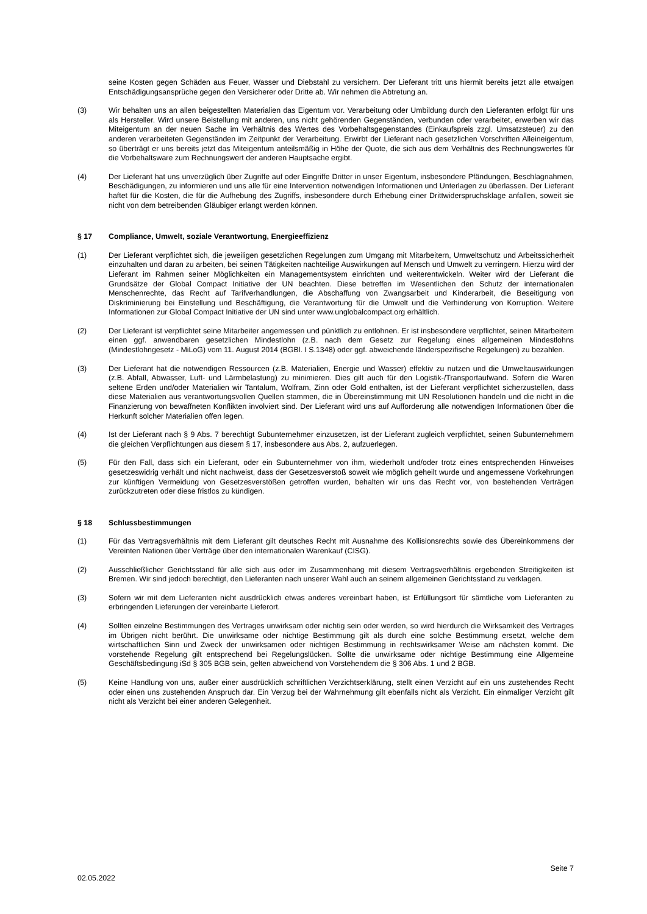seine Kosten gegen Schäden aus Feuer, Wasser und Diebstahl zu versichern. Der Lieferant tritt uns hiermit bereits jetzt alle etwaigen Entschädigungsansprüche gegen den Versicherer oder Dritte ab. Wir nehmen die Abtretung an.
(3) Wir behalten uns an allen beigestellten Materialien das Eigentum vor. Verarbeitung oder Umbildung durch den Lieferanten erfolgt für uns als Hersteller. Wird unsere Beistellung mit anderen, uns nicht gehörenden Gegenständen, verbunden oder verarbeitet, erwerben wir das Miteigentum an der neuen Sache im Verhältnis des Wertes des Vorbehaltsgegenstandes (Einkaufspreis zzgl. Umsatzsteuer) zu den anderen verarbeiteten Gegenständen im Zeitpunkt der Verarbeitung. Erwirbt der Lieferant nach gesetzlichen Vorschriften Alleineigentum, so überträgt er uns bereits jetzt das Miteigentum anteilsmäßig in Höhe der Quote, die sich aus dem Verhältnis des Rechnungswertes für die Vorbehaltsware zum Rechnungswert der anderen Hauptsache ergibt.
(4) Der Lieferant hat uns unverzüglich über Zugriffe auf oder Eingriffe Dritter in unser Eigentum, insbesondere Pfändungen, Beschlagnahmen, Beschädigungen, zu informieren und uns alle für eine Intervention notwendigen Informationen und Unterlagen zu überlassen. Der Lieferant haftet für die Kosten, die für die Aufhebung des Zugriffs, insbesondere durch Erhebung einer Drittwiderspruchsklage anfallen, soweit sie nicht von dem betreibenden Gläubiger erlangt werden können.
§ 17 Compliance, Umwelt, soziale Verantwortung, Energieeffizienz
(1) Der Lieferant verpflichtet sich, die jeweiligen gesetzlichen Regelungen zum Umgang mit Mitarbeitern, Umweltschutz und Arbeitssicherheit einzuhalten und daran zu arbeiten, bei seinen Tätigkeiten nachteilige Auswirkungen auf Mensch und Umwelt zu verringern. Hierzu wird der Lieferant im Rahmen seiner Möglichkeiten ein Managementsystem einrichten und weiterentwickeln. Weiter wird der Lieferant die Grundsätze der Global Compact Initiative der UN beachten. Diese betreffen im Wesentlichen den Schutz der internationalen Menschenrechte, das Recht auf Tarifverhandlungen, die Abschaffung von Zwangsarbeit und Kinderarbeit, die Beseitigung von Diskriminierung bei Einstellung und Beschäftigung, die Verantwortung für die Umwelt und die Verhinderung von Korruption. Weitere Informationen zur Global Compact Initiative der UN sind unter www.unglobalcompact.org erhältlich.
(2) Der Lieferant ist verpflichtet seine Mitarbeiter angemessen und pünktlich zu entlohnen. Er ist insbesondere verpflichtet, seinen Mitarbeitern einen ggf. anwendbaren gesetzlichen Mindestlohn (z.B. nach dem Gesetz zur Regelung eines allgemeinen Mindestlohns (Mindestlohngesetz - MiLoG) vom 11. August 2014 (BGBl. I S.1348) oder ggf. abweichende länderspezifische Regelungen) zu bezahlen.
(3) Der Lieferant hat die notwendigen Ressourcen (z.B. Materialien, Energie und Wasser) effektiv zu nutzen und die Umweltauswirkungen (z.B. Abfall, Abwasser, Luft- und Lärmbelastung) zu minimieren. Dies gilt auch für den Logistik-/Transportaufwand. Sofern die Waren seltene Erden und/oder Materialien wir Tantalum, Wolfram, Zinn oder Gold enthalten, ist der Lieferant verpflichtet sicherzustellen, dass diese Materialien aus verantwortungsvollen Quellen stammen, die in Übereinstimmung mit UN Resolutionen handeln und die nicht in die Finanzierung von bewaffneten Konflikten involviert sind. Der Lieferant wird uns auf Aufforderung alle notwendigen Informationen über die Herkunft solcher Materialien offen legen.
(4) Ist der Lieferant nach § 9 Abs. 7 berechtigt Subunternehmer einzusetzen, ist der Lieferant zugleich verpflichtet, seinen Subunternehmern die gleichen Verpflichtungen aus diesem § 17, insbesondere aus Abs. 2, aufzuerlegen.
(5) Für den Fall, dass sich ein Lieferant, oder ein Subunternehmer von ihm, wiederholt und/oder trotz eines entsprechenden Hinweises gesetzeswidrig verhält und nicht nachweist, dass der Gesetzesverstoß soweit wie möglich geheilt wurde und angemessene Vorkehrungen zur künftigen Vermeidung von Gesetzesverstößen getroffen wurden, behalten wir uns das Recht vor, von bestehenden Verträgen zurückzutreten oder diese fristlos zu kündigen.
§ 18 Schlussbestimmungen
(1) Für das Vertragsverhältnis mit dem Lieferant gilt deutsches Recht mit Ausnahme des Kollisionsrechts sowie des Übereinkommens der Vereinten Nationen über Verträge über den internationalen Warenkauf (CISG).
(2) Ausschließlicher Gerichtsstand für alle sich aus oder im Zusammenhang mit diesem Vertragsverhältnis ergebenden Streitigkeiten ist Bremen. Wir sind jedoch berechtigt, den Lieferanten nach unserer Wahl auch an seinem allgemeinen Gerichtsstand zu verklagen.
(3) Sofern wir mit dem Lieferanten nicht ausdrücklich etwas anderes vereinbart haben, ist Erfüllungsort für sämtliche vom Lieferanten zu erbringenden Lieferungen der vereinbarte Lieferort.
(4) Sollten einzelne Bestimmungen des Vertrages unwirksam oder nichtig sein oder werden, so wird hierdurch die Wirksamkeit des Vertrages im Übrigen nicht berührt. Die unwirksame oder nichtige Bestimmung gilt als durch eine solche Bestimmung ersetzt, welche dem wirtschaftlichen Sinn und Zweck der unwirksamen oder nichtigen Bestimmung in rechtswirksamer Weise am nächsten kommt. Die vorstehende Regelung gilt entsprechend bei Regelungslücken. Sollte die unwirksame oder nichtige Bestimmung eine Allgemeine Geschäftsbedingung iSd § 305 BGB sein, gelten abweichend von Vorstehendem die § 306 Abs. 1 und 2 BGB.
(5) Keine Handlung von uns, außer einer ausdrücklich schriftlichen Verzichtserklärung, stellt einen Verzicht auf ein uns zustehendes Recht oder einen uns zustehenden Anspruch dar. Ein Verzug bei der Wahrnehmung gilt ebenfalls nicht als Verzicht. Ein einmaliger Verzicht gilt nicht als Verzicht bei einer anderen Gelegenheit.
Seite 7
02.05.2022